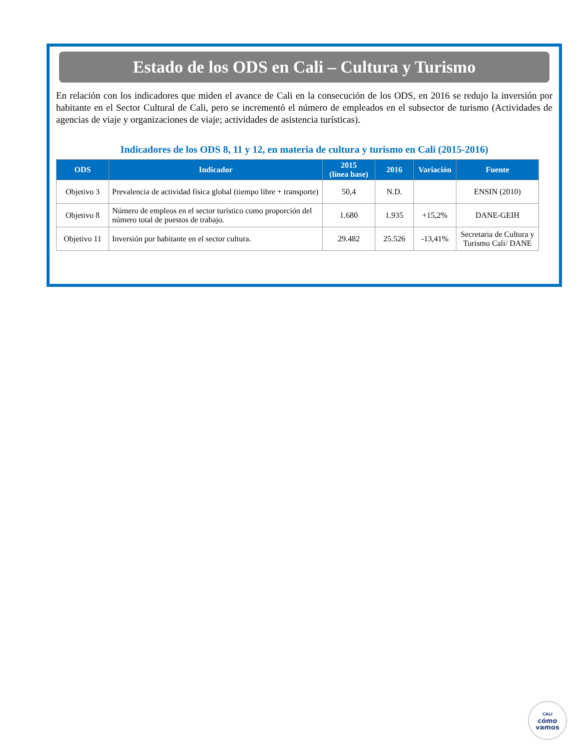Estado de los ODS en Cali – Cultura y Turismo
En relación con los indicadores que miden el avance de Cali en la consecución de los ODS, en 2016 se redujo la inversión por habitante en el Sector Cultural de Cali, pero se incrementó el número de empleados en el subsector de turismo (Actividades de agencias de viaje y organizaciones de viaje; actividades de asistencia turísticas).
Indicadores de los ODS 8, 11 y 12, en materia de cultura y turismo en Cali (2015-2016)
| ODS | Indicador | 2015 (línea base) | 2016 | Variación | Fuente |
| --- | --- | --- | --- | --- | --- |
| Objetivo 3 | Prevalencia de actividad física global (tiempo libre + transporte) | 50,4 | N.D. | | ENSIN (2010) |
| Objetivo 8 | Número de empleos en el sector turístico como proporción del número total de puestos de trabajo. | 1.680 | 1.935 | +15,2% | DANE-GEIH |
| Objetivo 11 | Inversión por habitante en el sector cultura. | 29.482 | 25.526 | -13,41% | Secretaria de Cultura y Turismo Cali/ DANE |
CALI
cómo
vamos